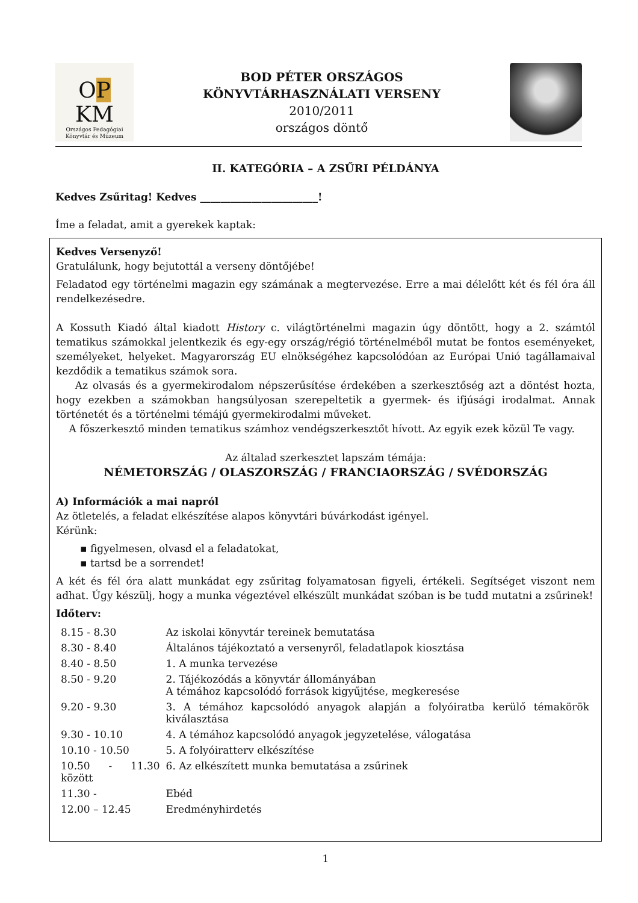OP
KM
Országos Pedagógiai Könyvtár és Múzeum
BOD PÉTER ORSZÁGOS
KÖNYVTÁRHASZNÁLATI VERSENY
2010/2011
országos döntő
II. KATEGÓRIA – A ZSŰRI PÉLDÁNYA
Kedves Zsűritag! Kedves _______________________!
Íme a feladat, amit a gyerekek kaptak:
Kedves Versenyző!
Gratulálunk, hogy bejutottál a verseny döntőjébe!
Feladatod egy történelmi magazin egy számának a megtervezése. Erre a mai délelőtt két és fél óra áll rendelkezésedre.
A Kossuth Kiadó által kiadott History c. világtörténelmi magazin úgy döntött, hogy a 2. számtól tematikus számokkal jelentkezik és egy-egy ország/régió történelméből mutat be fontos eseményeket, személyeket, helyeket. Magyarország EU elnökségéhez kapcsolódóan az Európai Unió tagállamaival kezdődik a tematikus számok sora.
Az olvasás és a gyermekirodalom népszerűsítése érdekében a szerkesztőség azt a döntést hozta, hogy ezekben a számokban hangsúlyosan szerepeltetik a gyermek- és ifjúsági irodalmat. Annak történetét és a történelmi témájú gyermekirodalmi műveket.
A főszerkesztő minden tematikus számhoz vendégszerkesztőt hívott. Az egyik ezek közül Te vagy.
Az általad szerkesztet lapszám témája:
NÉMETORSZÁG / OLASZORSZÁG / FRANCIAORSZÁG / SVÉDORSZÁG
A) Információk a mai napról
Az ötletelés, a feladat elkészítése alapos könyvtári búvárkodást igényel.
Kérünk:
▪ figyelmesen, olvasd el a feladatokat,
▪ tartsd be a sorrendet!
A két és fél óra alatt munkádat egy zsűritag folyamatosan figyeli, értékeli. Segítséget viszont nem adhat. Úgy készülj, hogy a munka végeztével elkészült munkádat szóban is be tudd mutatni a zsűrinek!
Időterv:
| 8.15 - 8.30 | Az iskolai könyvtár tereinek bemutatása |
| 8.30 - 8.40 | Általános tájékoztató a versenyről, feladatlapok kiosztása |
| 8.40 - 8.50 | 1. A munka tervezése |
| 8.50 - 9.20 | 2. Tájékozódás a könyvtár állományában A témához kapcsolódó források kigyűjtése, megkeresése |
| 9.20 - 9.30 | 3. A témához kapcsolódó anyagok alapján a folyóiratba kerülő témakörök kiválasztása |
| 9.30 - 10.10 | 4. A témához kapcsolódó anyagok jegyzetelése, válogatása |
| 10.10 - 10.50 | 5. A folyóiratterv elkészítése |
| 10.50 - 11.30 között | 6. Az elkészített munka bemutatása a zsűrinek |
| 11.30 - | Ebéd |
| 12.00 – 12.45 | Eredményhirdetés |
1